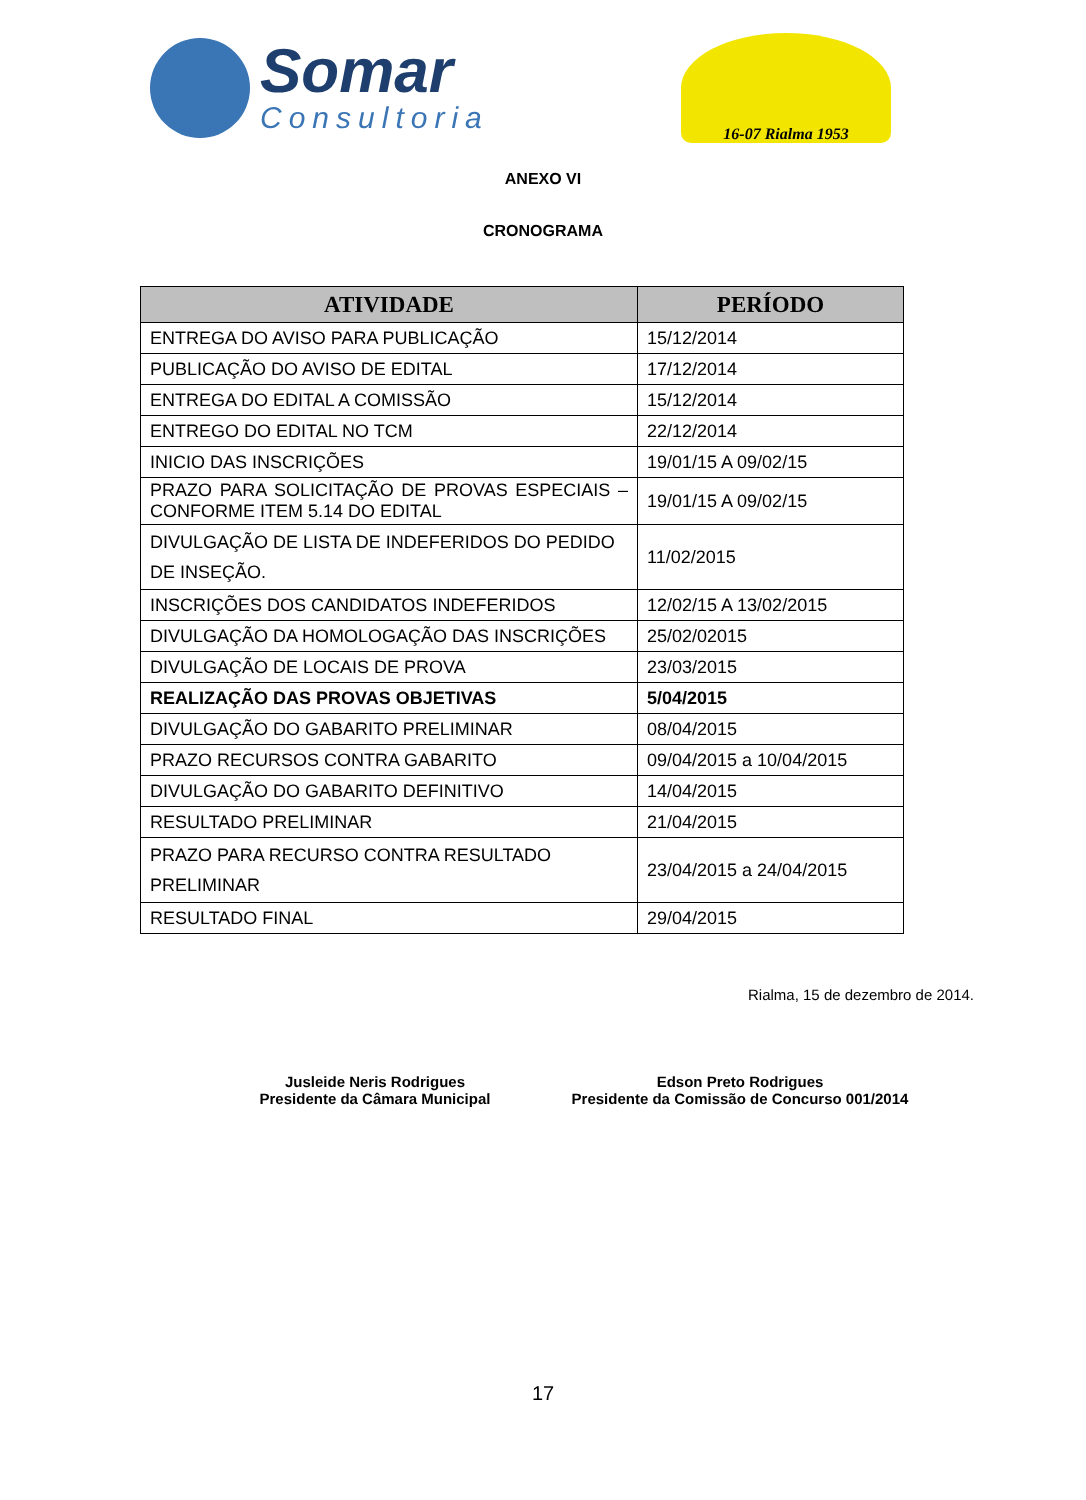Somar
Consultoria
16-07 Rialma 1953
ANEXO VI
CRONOGRAMA
| ATIVIDADE | PERÍODO |
| --- | --- |
| ENTREGA DO AVISO PARA PUBLICAÇÃO | 15/12/2014 |
| PUBLICAÇÃO DO AVISO DE EDITAL | 17/12/2014 |
| ENTREGA DO EDITAL A COMISSÃO | 15/12/2014 |
| ENTREGO DO EDITAL NO TCM | 22/12/2014 |
| INICIO DAS INSCRIÇÕES | 19/01/15 A 09/02/15 |
| PRAZO PARA SOLICITAÇÃO DE PROVAS ESPECIAIS – CONFORME ITEM 5.14 DO EDITAL | 19/01/15 A 09/02/15 |
| DIVULGAÇÃO DE LISTA DE INDEFERIDOS DO PEDIDO DE INSEÇÃO. | 11/02/2015 |
| INSCRIÇÕES DOS CANDIDATOS INDEFERIDOS | 12/02/15 A 13/02/2015 |
| DIVULGAÇÃO DA HOMOLOGAÇÃO DAS INSCRIÇÕES | 25/02/02015 |
| DIVULGAÇÃO DE LOCAIS DE PROVA | 23/03/2015 |
| REALIZAÇÃO DAS PROVAS OBJETIVAS | 5/04/2015 |
| DIVULGAÇÃO DO GABARITO PRELIMINAR | 08/04/2015 |
| PRAZO RECURSOS CONTRA GABARITO | 09/04/2015 a 10/04/2015 |
| DIVULGAÇÃO DO GABARITO DEFINITIVO | 14/04/2015 |
| RESULTADO PRELIMINAR | 21/04/2015 |
| PRAZO PARA RECURSO CONTRA RESULTADO PRELIMINAR | 23/04/2015 a 24/04/2015 |
| RESULTADO FINAL | 29/04/2015 |
Rialma, 15 de dezembro de 2014.
Jusleide Neris Rodrigues
Presidente da Câmara Municipal
Edson Preto Rodrigues
Presidente da Comissão de Concurso 001/2014
17